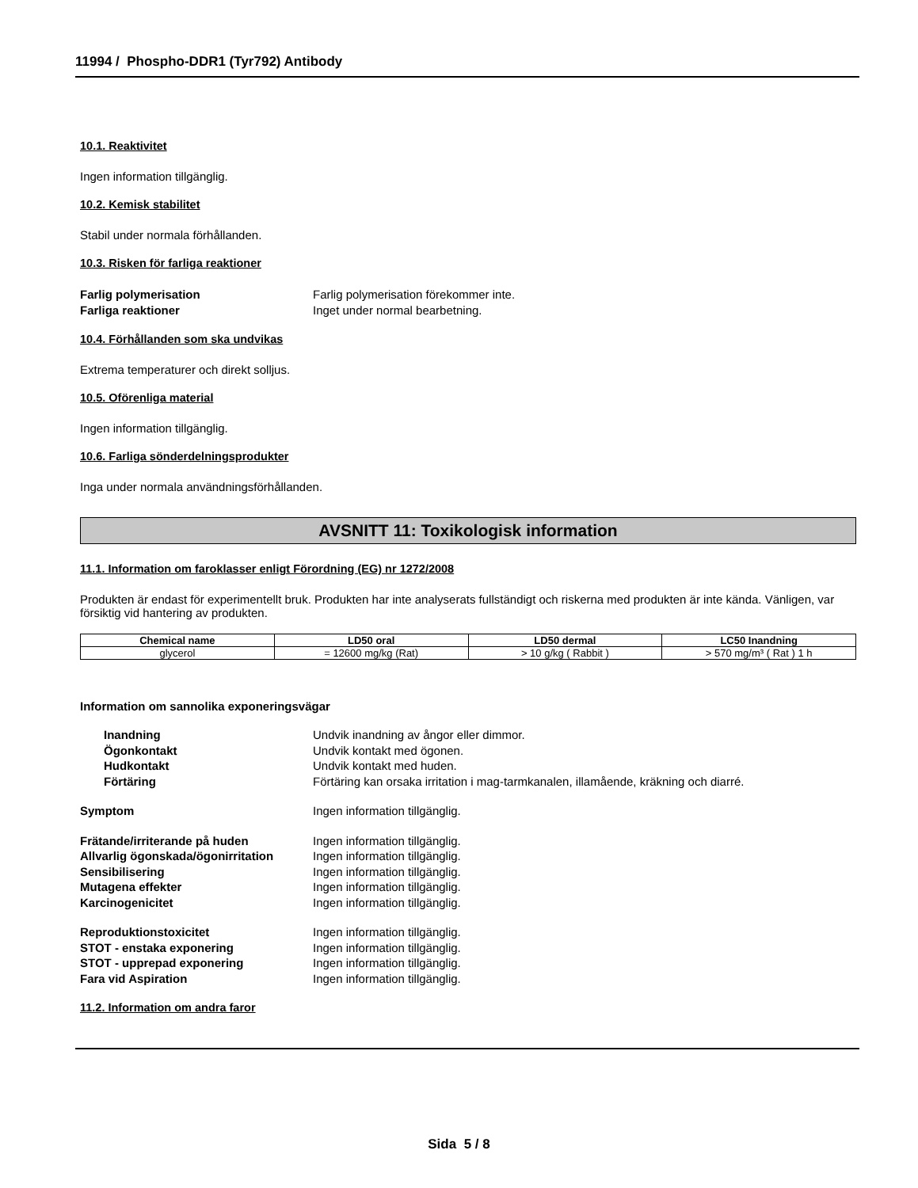11994 / Phospho-DDR1 (Tyr792) Antibody
10.1. Reaktivitet
Ingen information tillgänglig.
10.2. Kemisk stabilitet
Stabil under normala förhållanden.
10.3. Risken för farliga reaktioner
Farlig polymerisation Farlig polymerisation förekommer inte. Farliga reaktioner Inget under normal bearbetning.
10.4. Förhållanden som ska undvikas
Extrema temperaturer och direkt solljus.
10.5. Oförenliga material
Ingen information tillgänglig.
10.6. Farliga sönderdelningsprodukter
Inga under normala användningsförhållanden.
AVSNITT 11: Toxikologisk information
11.1. Information om faroklasser enligt Förordning (EG) nr 1272/2008
Produkten är endast för experimentellt bruk. Produkten har inte analyserats fullständigt och riskerna med produkten är inte kända. Vänligen, var försiktig vid hantering av produkten.
| Chemical name | LD50 oral | LD50 dermal | LC50 Inandning |
| --- | --- | --- | --- |
| glycerol | = 12600 mg/kg (Rat) | > 10 g/kg ( Rabbit ) | > 570 mg/m³ ( Rat ) 1 h |
Information om sannolika exponeringsvägar
Inandning Undvik inandning av ångor eller dimmor. Ögonkontakt Undvik kontakt med ögonen. Hudkontakt Undvik kontakt med huden. Förtäring Förtäring kan orsaka irritation i mag-tarmkanalen, illamående, kräkning och diarré.
Symptom Ingen information tillgänglig.
Frätande/irriterande på huden Ingen information tillgänglig. Allvarlig ögonskada/ögonirritation Ingen information tillgänglig. Sensibilisering Ingen information tillgänglig. Mutagena effekter Ingen information tillgänglig. Karcinogenicitet Ingen information tillgänglig.
Reproduktionstoxicitet Ingen information tillgänglig. STOT - enstaka exponering Ingen information tillgänglig. STOT - upprepad exponering Ingen information tillgänglig. Fara vid Aspiration Ingen information tillgänglig.
11.2. Information om andra faror
Sida 5 / 8